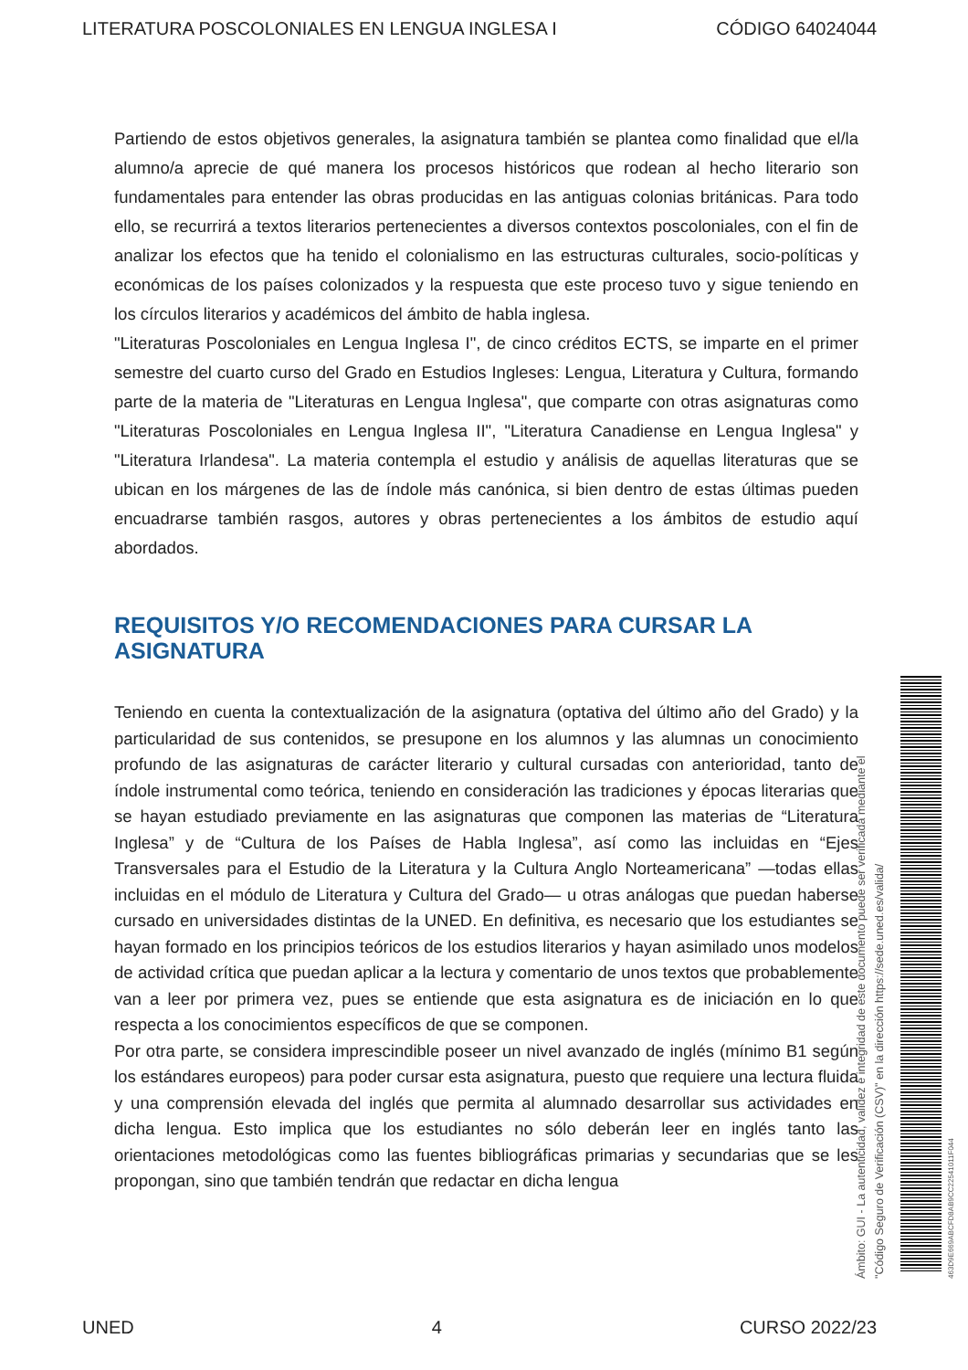LITERATURA POSCOLONIALES EN LENGUA INGLESA I CÓDIGO 64024044
Partiendo de estos objetivos generales, la asignatura también se plantea como finalidad que el/la alumno/a aprecie de qué manera los procesos históricos que rodean al hecho literario son fundamentales para entender las obras producidas en las antiguas colonias británicas. Para todo ello, se recurrirá a textos literarios pertenecientes a diversos contextos poscoloniales, con el fin de analizar los efectos que ha tenido el colonialismo en las estructuras culturales, socio-políticas y económicas de los países colonizados y la respuesta que este proceso tuvo y sigue teniendo en los círculos literarios y académicos del ámbito de habla inglesa.
"Literaturas Poscoloniales en Lengua Inglesa I", de cinco créditos ECTS, se imparte en el primer semestre del cuarto curso del Grado en Estudios Ingleses: Lengua, Literatura y Cultura, formando parte de la materia de "Literaturas en Lengua Inglesa", que comparte con otras asignaturas como "Literaturas Poscoloniales en Lengua Inglesa II", "Literatura Canadiense en Lengua Inglesa" y "Literatura Irlandesa". La materia contempla el estudio y análisis de aquellas literaturas que se ubican en los márgenes de las de índole más canónica, si bien dentro de estas últimas pueden encuadrarse también rasgos, autores y obras pertenecientes a los ámbitos de estudio aquí abordados.
REQUISITOS Y/O RECOMENDACIONES PARA CURSAR LA ASIGNATURA
Teniendo en cuenta la contextualización de la asignatura (optativa del último año del Grado) y la particularidad de sus contenidos, se presupone en los alumnos y las alumnas un conocimiento profundo de las asignaturas de carácter literario y cultural cursadas con anterioridad, tanto de índole instrumental como teórica, teniendo en consideración las tradiciones y épocas literarias que se hayan estudiado previamente en las asignaturas que componen las materias de “Literatura Inglesa” y de “Cultura de los Países de Habla Inglesa”, así como las incluidas en “Ejes Transversales para el Estudio de la Literatura y la Cultura Anglo Norteamericana” —todas ellas incluidas en el módulo de Literatura y Cultura del Grado— u otras análogas que puedan haberse cursado en universidades distintas de la UNED. En definitiva, es necesario que los estudiantes se hayan formado en los principios teóricos de los estudios literarios y hayan asimilado unos modelos de actividad crítica que puedan aplicar a la lectura y comentario de unos textos que probablemente van a leer por primera vez, pues se entiende que esta asignatura es de iniciación en lo que respecta a los conocimientos específicos de que se componen.
Por otra parte, se considera imprescindible poseer un nivel avanzado de inglés (mínimo B1 según los estándares europeos) para poder cursar esta asignatura, puesto que requiere una lectura fluida y una comprensión elevada del inglés que permita al alumnado desarrollar sus actividades en dicha lengua. Esto implica que los estudiantes no sólo deberán leer en inglés tanto las orientaciones metodológicas como las fuentes bibliográficas primarias y secundarias que se les propongan, sino que también tendrán que redactar en dicha lengua
Ámbito: GUI - La autenticidad, validez e integridad de este documento puede ser verificada mediante el
"Código Seguro de Verificación (CSV)" en la dirección https://sede.uned.es/valida/
463D9E669ABCFD8AB9CC22541011F044
UNED 4 CURSO 2022/23